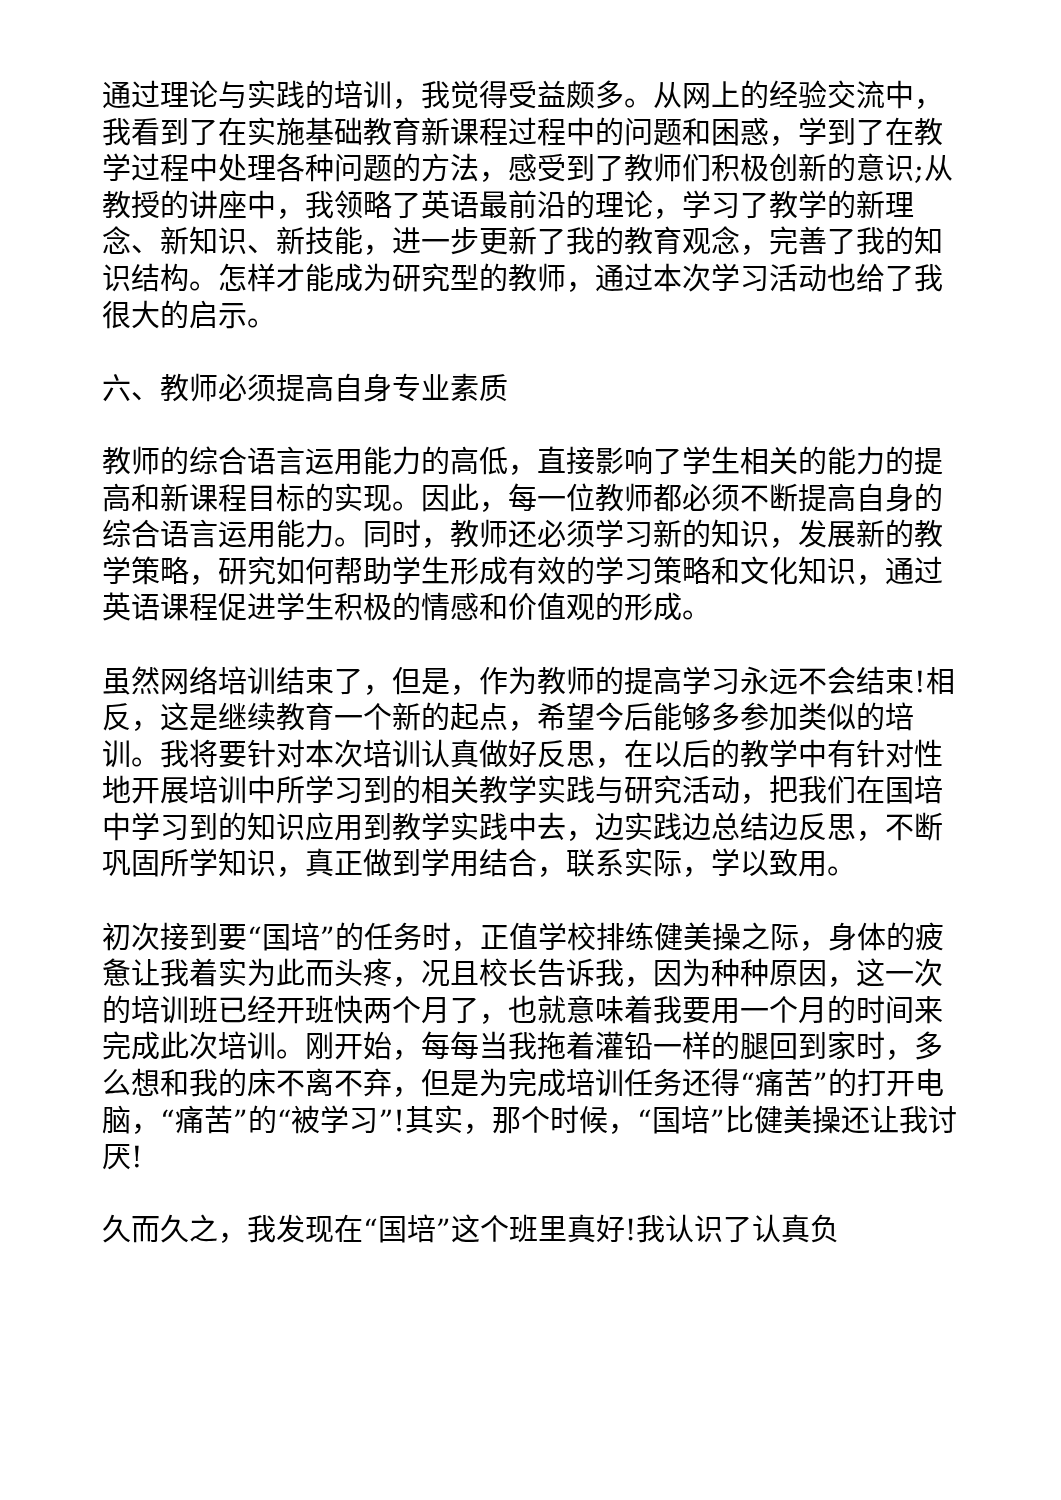通过理论与实践的培训，我觉得受益颇多。从网上的经验交流中，我看到了在实施基础教育新课程过程中的问题和困惑，学到了在教学过程中处理各种问题的方法，感受到了教师们积极创新的意识;从教授的讲座中，我领略了英语最前沿的理论，学习了教学的新理念、新知识、新技能，进一步更新了我的教育观念，完善了我的知识结构。怎样才能成为研究型的教师，通过本次学习活动也给了我很大的启示。
六、教师必须提高自身专业素质
教师的综合语言运用能力的高低，直接影响了学生相关的能力的提高和新课程目标的实现。因此，每一位教师都必须不断提高自身的综合语言运用能力。同时，教师还必须学习新的知识，发展新的教学策略，研究如何帮助学生形成有效的学习策略和文化知识，通过英语课程促进学生积极的情感和价值观的形成。
虽然网络培训结束了，但是，作为教师的提高学习永远不会结束!相反，这是继续教育一个新的起点，希望今后能够多参加类似的培训。我将要针对本次培训认真做好反思，在以后的教学中有针对性地开展培训中所学习到的相关教学实践与研究活动，把我们在国培中学习到的知识应用到教学实践中去，边实践边总结边反思，不断巩固所学知识，真正做到学用结合，联系实际，学以致用。
初次接到要“国培”的任务时，正值学校排练健美操之际，身体的疲惫让我着实为此而头疼，况且校长告诉我，因为种种原因，这一次的培训班已经开班快两个月了，也就意味着我要用一个月的时间来完成此次培训。刚开始，每每当我拖着灌铅一样的腿回到家时，多么想和我的床不离不弃，但是为完成培训任务还得“痛苦”的打开电脑，“痛苦”的“被学习”!其实，那个时候，“国培”比健美操还让我讨厌!
久而久之，我发现在“国培”这个班里真好!我认识了认真负